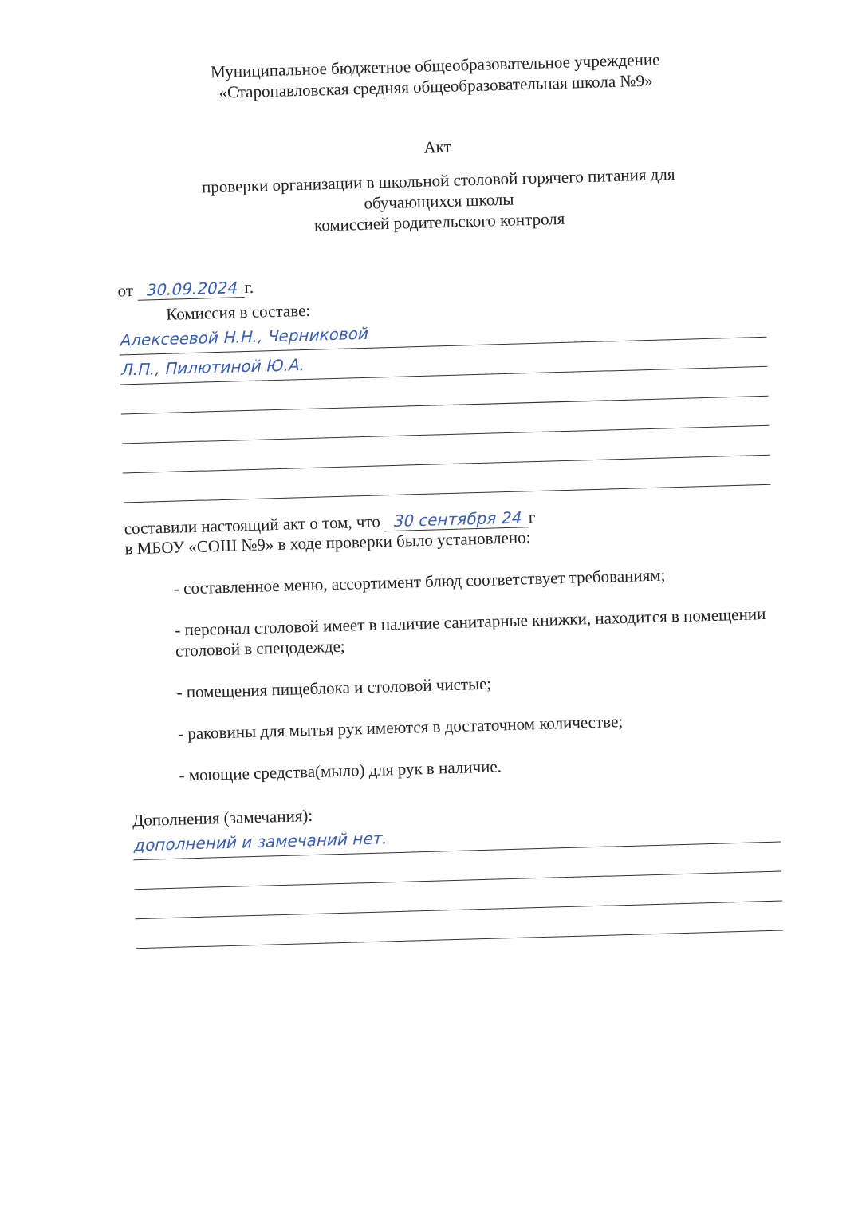Муниципальное бюджетное общеобразовательное учреждение
«Старопавловская средняя общеобразовательная школа №9»
Акт
проверки организации в школьной столовой горячего питания для
обучающихся школы
комиссией родительского контроля
от 30.09.2024 г.
Комиссия в составе:
Алексеевой Н.Н., Черниковой
Л.П., Пилютиной Ю.А.
составили настоящий акт о том, что 30 сентября 24 г
в МБОУ «СОШ №9» в ходе проверки было установлено:
- составленное меню, ассортимент блюд соответствует требованиям;
- персонал столовой имеет в наличие санитарные книжки, находится в помещении столовой в спецодежде;
- помещения пищеблока и столовой чистые;
- раковины для мытья рук имеются в достаточном количестве;
- моющие средства(мыло) для рук в наличие.
Дополнения (замечания):
дополнений и замечаний нет.